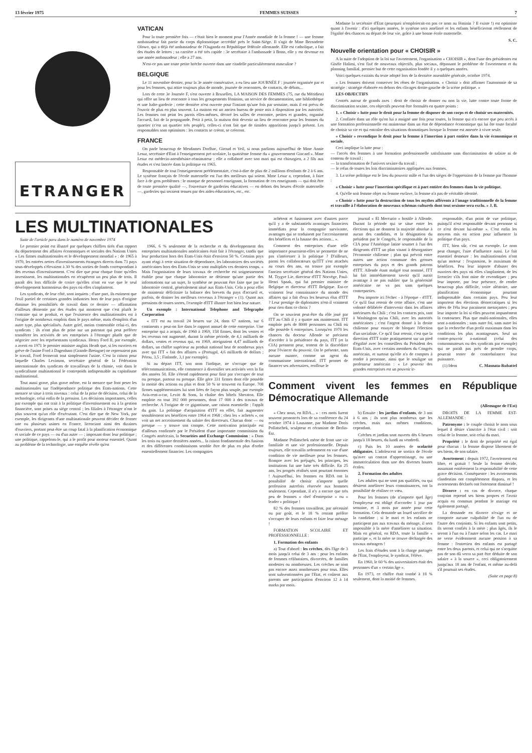13 février 1975 FEMMES SUISSES 7
ETRANGER
VATICAN
Pour la toute première fois — c'était bien le moment pour l'Année mondiale de la femme ! — une femme ambassadeur fait partie du corps diplomatique accrédité près le Saint-Siège. Il s'agit de Mme Bernadette Olowo, qui a déjà été ambassadeur de l'Ouganda en République fédérale allemande. Elle est catholique, a fait des études de lettres ; sa carrière a été très rapide : 3e secrétaire à l'ambassade à Bonn, elle y est devenue en une année ambassadeur ; elle a 27 ans.
N'est-ce pas une toute petite brèche ouverte dans une citadelle particulièrement masculine ?
BELGIQUE
Le 11 novembre dernier, pour la 3e année consécutive, a eu lieu une JOURNÉE F : journée organisée par et pour les femmes, qui attire toujours plus de monde, journée de rencontres, de contacts, de débats...
Lors de cette 3e Journée F, s'est ouverte à Bruxelles, LA MAISON DES FEMMES (75, rue du Méridien) qui offre un lieu de rencontre à tous les groupements féminins, un service de documentation, une bibliothèque et une halte-garderie ; cette dernière n'est ouverte pour l'instant qu'une fois par semaine, mais il est prévu de l'ouvrir de plus en plus souvent. La maison est un ancien bureau de poste mis à disposition par les autorités. Les femmes ont peint les parois elles-mêmes, décoré les salles de rencontre, petites et grandes, organisé l'accueil, fait de la propagande. Petit à petit, la maison doit devenir un lieu de rencontre pour les femmes du quartier (c'est un quartier très peuplé), celles-ci n'ont fait que de timides apparitions jusqu'à présent. Les responsables sont optimistes : les contacts se créent, se créeront.
FRANCE
On parle beaucoup de Mesdames Dorlhac, Giroud et Veil, si nous parlions aujourd'hui de Mme Annie Lesur, secrétaire d'Etat à l'enseignement pré-scolaire, la quatrième femme du « gouvernement Giscard ». Mme Lesur est médecin-anesthésiste-réanimateur ; elle a collaboré avec son mari qui est chirurgien, a 2 fils aux études et s'est lancée dans la politique en 1965.
Responsable de tout l'enseignement préélémentaire, c'est-à-dire de plus de 2 millions d'enfants de 2 à 6 ans. Le système français de l'école maternelle est l'un des meilleurs qui soient. Mme Lesur a, cependant, à faire face à de gros problèmes : le manque de personnel enseignant, la formation de ces enseignants — qui doit être de toute première qualité —, l'ouverture de garderies éducatives — en dehors des heures d'école maternelle —, garderies qui seraient tenues par des aides-éducatrices, etc., etc.
Madame la secrétaire d'Etat (pourquoi n'emploierait-on pas ce nom au féminin ? Il existe !) est optimiste quant à l'avenir : d'ici quelques années, le système sera amélioré et les enfants bénéficieront réellement de l'égalité des chances au départ de leur vie, grâce à une bonne école maternelle.
S. C.
Nouvelle orientation pour « CHOISIR »
A la suite de l'adoption de la loi sur l'avortement, l'organisation « CHOISIR », dont l'une des présidentes est Gisèle Halimi, s'est fixé de nouveaux objectifs, plus sociaux, dépassant le problème de l'avortement et du planning familial, premier but de cette organisation fondée il y a quelques années.
Voici quelques extraits du texte adopté lors de la dernière assemblée générale, octobre 1974.
« Les femmes doivent conserver les rênes de l'organisation. « Choisir » doit affirmer l'autonomie de sa stratégie : stratégie élaborée en dehors des clivages droite-gauche de la scène politique. »
LES OBJECTIFS
Centrés autour de grands axes : droit de choisir de donner ou non la vie, lutte contre toute forme de discrimination sexiste, ces objectifs peuvent être formulés en quatre points :
1. « Choisir » lutte pour le droit pour la femme de disposer de son corps et de choisir ses maternités.
2. Confinée dans un rôle qu'on lui a assigné une fois pour toutes, la femme qui n'a encore que peu accès à une formation professionnelle est maintenue dans un état de dépendance économique qui lui ôte toute faculté de choisir sa vie et qui entraîne des situations dramatiques lorsque la femme est amenée à vivre seule.
« Choisir » revendique le droit pour la femme à l'insertion à part entière dans la vie économique et sociale.
Ceci implique la lutte pour :
— l'accès des femmes à une formation professionnelle satisfaisante sans discrimination de salaire ni de contenu de travail ;
— la transformation de l'univers sexiste du travail ;
— le refus de toutes les lois discriminatoires appliquées aux femmes.
3. La scène politique est le lieu du pouvoir mâle et l'un des sièges de l'oppression de la femme par l'homme :
« Choisir » lutte pour l'insertion spécifique et à part entière des femmes dans la vie politique.
4. Qu'elle soit femme objet ou femme esclave, la femme n'a pas de véritable identité.
« Choisir » lutte pour la destruction de tous les mythes afférents à l'image traditionnelle de la femme et travaille à l'élaboration de nouveaux schémas culturels dont tout sexisme sera exclu. » J. B.
LES MULTINATIONALES
Suite de l'article paru dans le numéro de novembre 1974
Le premier point est illustré par quelques chiffres tirés d'un rapport du département des affaires économiques et sociales des Nations Unies « Les firmes multinationales et le développement mondial » : de 1965 à 1970, les entrées nettes d'investissements étrangers directs dans 73 pays sous-développés s'élevaient à 30 % des sorties de fonds correspondant à des revenus d'investissement. C'est dire que pour chaque franc qu'elles investissent, les multinationales en récupèrent un peu plus de trois. Il paraît dès lors difficile de croire qu'elles n'ont en vue que le seul développement harmonieux des pays où elles s'implantent.
Les syndicats, de leur côté, sont inquiets ; d'une part, ils estiment que l'exil partiel de certaines grandes industries hors de leur pays d'origine diminue les possibilités de travail dans ce dernier — affirmation d'ailleurs démentie par des études qui montrent que c'est plutôt le contraire qui se produit, et que l'existence des multinationales est à l'origine de nombreux emplois dans le pays même, mais d'emplois d'un autre type, plus spécialisés. Autre grief, moins contestable celui-ci, des syndicats : ils n'ont plus de prise sur un patronat qui peut préférer transférer les activités de ses entreprises à l'étranger plutôt que de négocier avec les représentants syndicaux. Henry Ford II, par exemple, a averti en 1971 le premier ministre anglais Heath que, si les ouvriers en grève de l'usine Ford à Dagenham (Grande-Bretagne) ne reprenaient pas le travail, Ford fermerait tout simplement l'usine. C'est la raison pour laquelle Charles Levinson, secrétaire général de la Fédération internationale des syndicats de travailleurs de la chimie, voit dans le syndicalisme multinational le contrepoids indispensable au capitalisme multinational.
Tout aussi grave, plus grave même, est la menace que font peser les multinationales sur l'indépendance politique des Etats-nations. Cette menace se situe à trois niveaux : celui de la prise de décision, celui de la technologie, celui enfin de la pression. Les décisions importantes, celles par exemple qui ont trait à la politique d'investissement ou à la gestion financière, sont prises au siège central ; les filiales à l'étranger n'ont le plus souvent qu'un rôle d'exécutant. C'est dire que de New York, par exemple, les dirigeants d'une multinationale peuvent décider de fermer une ou plusieurs usines en France, licenciant ainsi des dizaines d'ouvriers, portant peut-être un coup fatal à la planification économique et sociale de ce pays — ou d'un autre — ; imposant donc leur politique ; une politique, rappelons-le, qui a le profit pour moteur essentiel. Quant au problème de la technologie, une enquête révèle qu'en
1966, 6 % seulement de la recherche et du développement des entreprises multinationales américaines était fait à l'étranger, tandis que leur production hors des Etats-Unis était d'environ 50 %. Certains pays ayant réagi à cette situation de dépendance, les laboratoires des sociétés américaines hors des Etats-Unis se sont multipliés ces derniers temps. « Mais l'organisation de leurs travaux de recherche est soigneusement établie pour que chaque laboratoire ne détienne qu'une partie des informations sur un sujet, la synthèse ne pouvant être faite que par le laboratoire central, généralement situé aux Etats-Unis. Cela a pour effet de maintenir déficitaire la balance des brevets du pays d'accueil et, parfois, de drainer les meilleurs cerveaux à l'étranger » (1). Quant aux pressions de toutes sortes, l'exemple d'ITT illustre fort bien leur nature.
Un exemple : International Telephone and Telegraphe Corporation
« ITT est au travail 24 heures sur 24, dans 67 nations, sur 6 continents » peut-on lire dans le rapport annuel de cette entreprise. Une entreprise qui a acquis, de 1960 à 1969, 158 firmes, dont les ventes et les revenus ont augmenté, durant la même période, de 4,1 milliards de dollars, ventes et revenus qui, en 1969, atteignaient 4,47 milliards de dollars, un chiffre supérieur au produit national brut de nombreux pays avec qui ITT « fait des affaires » (Portugal, 4,6 milliards de dollars ; Pérou, 3,5 ; Finlande, 3,1 par exemple).
Si au départ ITT, son nom l'indique, ne s'occupe que de télécommunications, elle commence à diversifier ses activités vers la fin des années 50. Elle s'étend rapidement pour finir par s'occuper de tout ou presque, partout ou presque. Elle gère 331 firmes dont elle possède la moitié des actions ou plus et dont 50 % se trouvent en Europe. 708 firmes supplémentaires lui sont liées de façon plus souple, par exemple Avis-rent-a-car, Levitt & Sons, la chaîne des hôtels Sheraton. Elle emploie en tout 392 000 personnes, dont 17 000 à des travaux de recherche. A l'origine de ce gigantisme, une raison essentielle : l'appât du gain. La politique d'acquisition d'ITT en effet, fait augmenter sensiblement ses bénéfices entre 1964 et 1968 ; chez les « achetés », on voit un net accroissement du salaire des directeurs. Chacun donc — ou presque — y trouve son compte. Cette motivation principale est d'ailleurs confirmée par le Président d'une importante commission du Congrès américain, la Securities and Exchange Commission : « Dans les trois ou quatre dernières années... la raison fondamentale des fusions et des différentes combinaisons semble être de plus en plus d'ordre essentiellement financier. Les compagnies
achètent et fusionnent avec d'autres parce qu'il y a de substantiels avantages financiers immédiats pour la compagnie survivante, avantages qui se traduisent par l'accroissement des bénéfices et la hausse des actions... ».
Comment des entreprises d'une telle importance pourraient-elles se permettre de ne pas s'intéresser à la politique ? D'ailleurs, parmi les collaborateurs qu'ITT s'est attachés au cours des ans, on trouve par exemple l'ancien secrétaire général des Nations Unies, M. Trygve Lie, directeur d'ITT Norvège, Paul-Henri Spaak, qui fut premier ministre de Belgique et directeur d'ITT Belgique. Est-ce vraiment leur connaissance du monde des affaires qui a fait d'eux les heureux élus d'ITT ? Leur prestige de diplomates n'est-il vraiment pour rien dans ce choix ?
On se souvient peut-être du rôle joué par ITT au Chili il y a quatre ans maintenant. ITT emploie près de 8000 personnes au Chili où elle possède 6 entreprises. Lorsqu'en 1970 les chances du docteur Allende se précisent d'accéder à la présidence du pays, ITT (et la CIA) prennent peur, tentent de la discréditer pour l'évincer du pouvoir. On le présente, sans aucune nuance, comme un agent du communisme international. ITT promet de financer ses adversaires, renfloue le
journal « El Mercurio » hostile à Allende. Durant la période qui se situe entre les élections qui ne donnent la majorité absolue à aucun des candidats, et la désignation du président par le Congrès, le responsable de la CIA pour l'Amérique latine soumet à l'un des dirigeants d'ITT un plan visant à désorganiser l'économie chilienne ; plan qui prévoit entre autres une action commune des grosses entreprises du pays et des grands patrons d'ITT. Allende étant malgré tout nommé, ITT lui fait immédiatement savoir qu'il aurait avantage à ne pas oublier que la générosité américaine ne va pas sans quelques contreparties.
Peu importe ici l'échec - à l'époque - d'ITT. Ce qu'il faut retenir de cette affaire, c'est une volonté délibérée d'intervenir dans les affaires intérieures du Chili ; c'est les contacts pris, tant à Washington qu'au Chili, avec les autorités américaines ; c'est l'argent donné à la droite chilienne pour essayer de bloquer l'élection d'un socialiste. Ce qu'il faut retenir, c'est que la direction d'ITT traite pratiquement sur un pied d'égalité avec les conseillers du Président des Etats-Unis, avec certains membres du Congrès américain, et surtout qu'elle n'a de comptes à rendre à personne, ainsi que le souligne un professeur américain : « Le pouvoir des grandes entreprises est un pouvoir ir-
responsable, d'un point de vue politique, puisqu'il n'est responsable devant personne si ce n'est devant lui-même ». C'est enfin les moyens mis en action pour influencer la politique d'un pays.
ITT, bien sûr, c'est un exemple. Le nom peut changer, l'aire d'influence aussi. Le fait essentiel demeure : les multinationales n'ont qu'un moteur : l'expansion, le maximum de bénéfices. Peu leur importe d'abuser des ouvriers des pays où elles s'implantent, de les licencier s'ils font mine de revendiquer ; peu leur importe, par leur présence, de rendre beaucoup plus difficile, voire aléatoire, une planification économique pourtant indispensable dans certains pays. Peu leur importent des élections démocratiques si les idées de l'élu leur paraissent menaçantes ; peu leur importe la loi si elles peuvent impunément la contourner. Plus que multi-nationales, elles sont a-nationales ; sans autre foi, sans autre loi que la recherche d'un profit maximum dans les conditions les plus avantageuses. Seul un contre-pouvoir a-national (celui des consommateurs ou des syndicats par exemple) qui ne paraît pas près de prendre corps, pourrait tenter de contrebalancer leur puissance.
(1) Idem C. Masnata-Rubattel
Comment vivent les femmes en République Démocratique Allemande
(Allemagne de l'Est)
« Chez nous, en RDA... » : ces mots furent souvent prononcés lors de sa conférence du 24 octobre 1974 à Lausanne, par Madame Doris Pollatschek, sculpteur et céramiste de Berlin-Est.
Madame Pollatschek mène de front une vie familiale et une vie professionnelle. Depuis toujours, elle travailla ardemment en vue d'une condition de vie meilleure pour les femmes. Rompre avec les préjugés, les principes, les institutions fut une lutte très difficile. En 25 ans, les progrès réalisés sont pourtant énormes ! Aujourd'hui, les femmes en RDA ont la possibilité de choisir n'importe quelle profession autrefois réservée aux hommes seulement. Cependant, il n'y a encore que très peu de femmes « chef d'entreprise » ou « leader » politique !
82 % des femmes travaillent, par nécessité ou par goût, et le 18 % restant préfère s'occuper de leurs enfants et faire leur ménage !
FORMATION SCOLAIRE ET PROFESSIONNELLE :
1. Formation des enfants
a) Tout d'abord : les crèches, dès l'âge de 3 mois jusqu'à celui de 3 ans : pour les enfants de femmes célibataires, divorcées, de familles modestes ou nombreuses. Les crèches ne sont pas encore assez nombreuses pour tous. Elles sont subventionnées par l'Etat, et coûtent aux parents une participation d'environ 12 à 14 marks par mois.
b) Ensuite : les jardins d'enfants, de 3 ans à 6 ans ; ils sont plus nombreux que les crèches, mais aux mêmes conditions, cependant.
Crèches et jardins sont ouverts dès 6 heures jusqu'à 18 heures, du lundi au vendredi.
c) Puis les 10 années de scolarité obligatoire. L'adolescent ne sortira de l'école qu'avec un contrat d'apprentissage, ou une immatriculation dans une des diverses hautes écoles.
2. Formation des adultes
Les adultes qui ne sont pas qualifiés, ou qui désirent améliorer leurs connaissances, ont la possibilité de réaliser ce vœu.
Pour les femmes (de n'importe quel âge) l'employeur est obligé d'accorder 1 jour par semaine, et 3 mois par année pour cette formation. Cela demande un lourd sacrifice de la candidate ; si le mari et les enfants ne participent pas aux travaux du ménage, il sera impossible à la mère d'améliorer sa situation. Mais en général, en RDA, toute la famille « participe », et la mère se trouve déchargée des travaux ménagers !
Les frais d'études sont à la charge partagée de l'Etat, l'employeur, le syndicat, l'élève.
En 1960, le 60 % des universitaires était des personnes d'un « certain âge ».
En 1973, ce chiffre était tombé à 18 % seulement, dont la moitié de femmes.
DROITS DE LA FEMME EST-ALLEMANDE :
Patronyme : le couple choisit le nom sous lequel il désire s'inscrire à l'état civil : soit celui de la femme, soit celui du mari.
Propriété : le droit de propriété est égal pour chacun : la femme dispose librement de ses biens, de son salaire.
Avortement : depuis 1972, l'avortement est libre, et gratuit ! Seule la femme décide, assumant entièrement la responsabilité de cette grave décision. Conséquence : les avortements clandestins ont complètement disparu, et les avortements déclarés ont fortement diminué !
Divorce : en cas de divorce, chaque conjoint reprend ses biens propres et l'avoir acquis en commun pendant le mariage est également partagé.
La demande en divorce n'exige et ne comporte aucune culpabilité de l'un ou de l'autre des conjoints. Si les enfants sont petits, ils seront confiés à la mère ; plus âgés, ils le seront à l'un ou à l'autre selon les cas. Le mari ne verse évidemment aucune pension à sa femme : l'entretien des enfants est partagé entre les deux parents, et celui qui ne s'acquitte pas de son dû verra sa part être déduite de son salaire « à la source », ceci obligatoirement jusqu'aux 18 ans de l'enfant, et même au-delà s'il poursuit ses études.
(Suite en page 8)